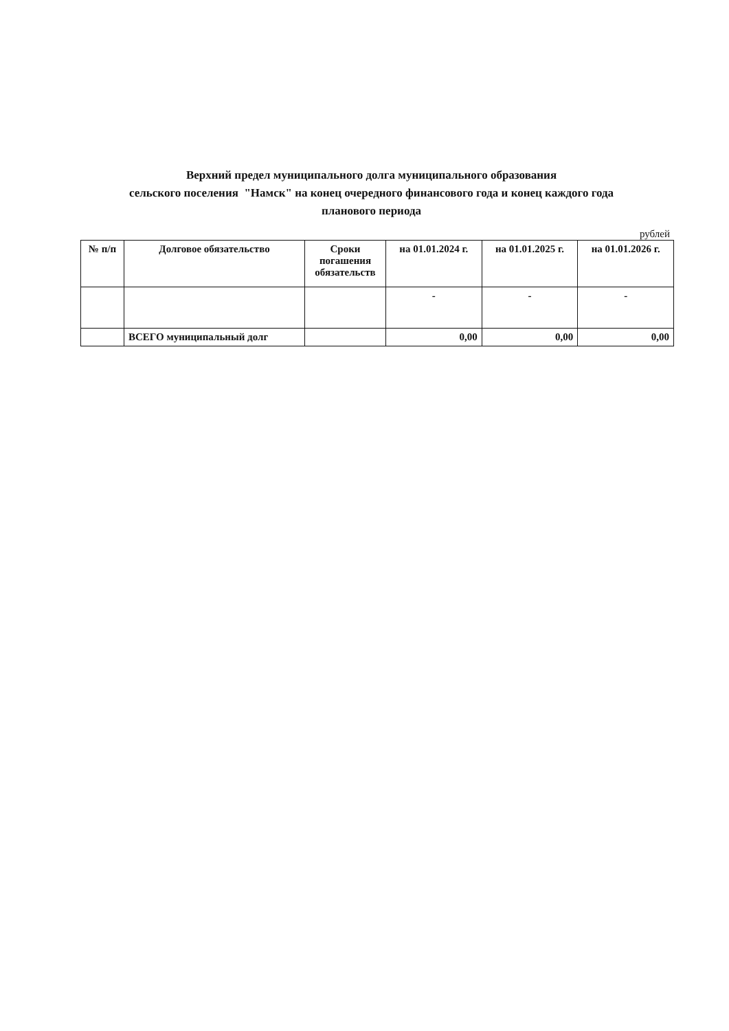Верхний предел муниципального долга муниципального образования
сельского поселения "Намск" на конец очередного финансового года и конец каждого года
планового периода
рублей
| № п/п | Долговое обязательство | Сроки погашения обязательств | на 01.01.2024 г. | на 01.01.2025 г. | на 01.01.2026 г. |
| --- | --- | --- | --- | --- | --- |
| | | | - | - | - |
| | ВСЕГО муниципальный долг | | 0,00 | 0,00 | 0,00 |